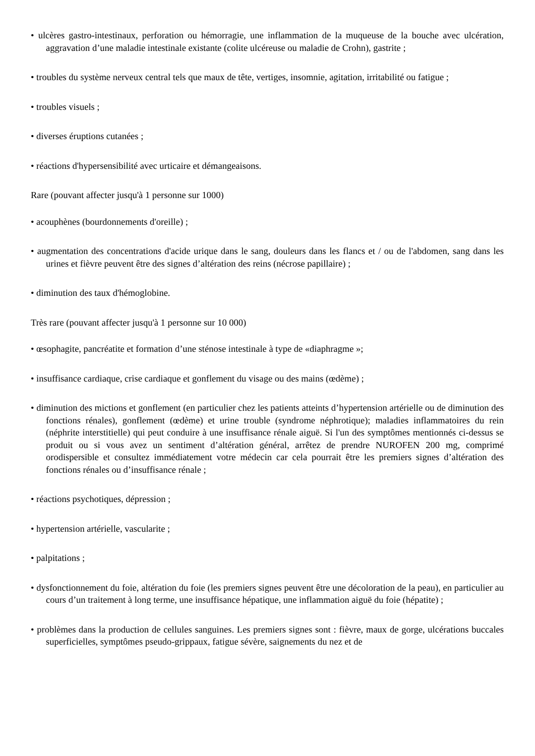• ulcères gastro-intestinaux, perforation ou hémorragie, une inflammation de la muqueuse de la bouche avec ulcération, aggravation d’une maladie intestinale existante (colite ulcéreuse ou maladie de Crohn), gastrite ;
• troubles du système nerveux central tels que maux de tête, vertiges, insomnie, agitation, irritabilité ou fatigue ;
• troubles visuels ;
• diverses éruptions cutanées ;
• réactions d'hypersensibilité avec urticaire et démangeaisons.
Rare (pouvant affecter jusqu'à 1 personne sur 1000)
• acouphènes (bourdonnements d'oreille) ;
• augmentation des concentrations d'acide urique dans le sang, douleurs dans les flancs et / ou de l'abdomen, sang dans les urines et fièvre peuvent être des signes d’altération des reins (nécrose papillaire) ;
• diminution des taux d'hémoglobine.
Très rare (pouvant affecter jusqu'à 1 personne sur 10 000)
• œsophagite, pancréatite et formation d’une sténose intestinale à type de «diaphragme »;
• insuffisance cardiaque, crise cardiaque et gonflement du visage ou des mains (œdème) ;
• diminution des mictions et gonflement (en particulier chez les patients atteints d’hypertension artérielle ou de diminution des fonctions rénales), gonflement (œdème) et urine trouble (syndrome néphrotique); maladies inflammatoires du rein (néphrite interstitielle) qui peut conduire à une insuffisance rénale aiguë. Si l'un des symptômes mentionnés ci-dessus se produit ou si vous avez un sentiment d’altération général, arrêtez de prendre NUROFEN 200 mg, comprimé orodispersible et consultez immédiatement votre médecin car cela pourrait être les premiers signes d’altération des fonctions rénales ou d’insuffisance rénale ;
• réactions psychotiques, dépression ;
• hypertension artérielle, vascularite ;
• palpitations ;
• dysfonctionnement du foie, altération du foie (les premiers signes peuvent être une décoloration de la peau), en particulier au cours d’un traitement à long terme, une insuffisance hépatique, une inflammation aiguë du foie (hépatite) ;
• problèmes dans la production de cellules sanguines. Les premiers signes sont : fièvre, maux de gorge, ulcérations buccales superficielles, symptômes pseudo-grippaux, fatigue sévère, saignements du nez et de